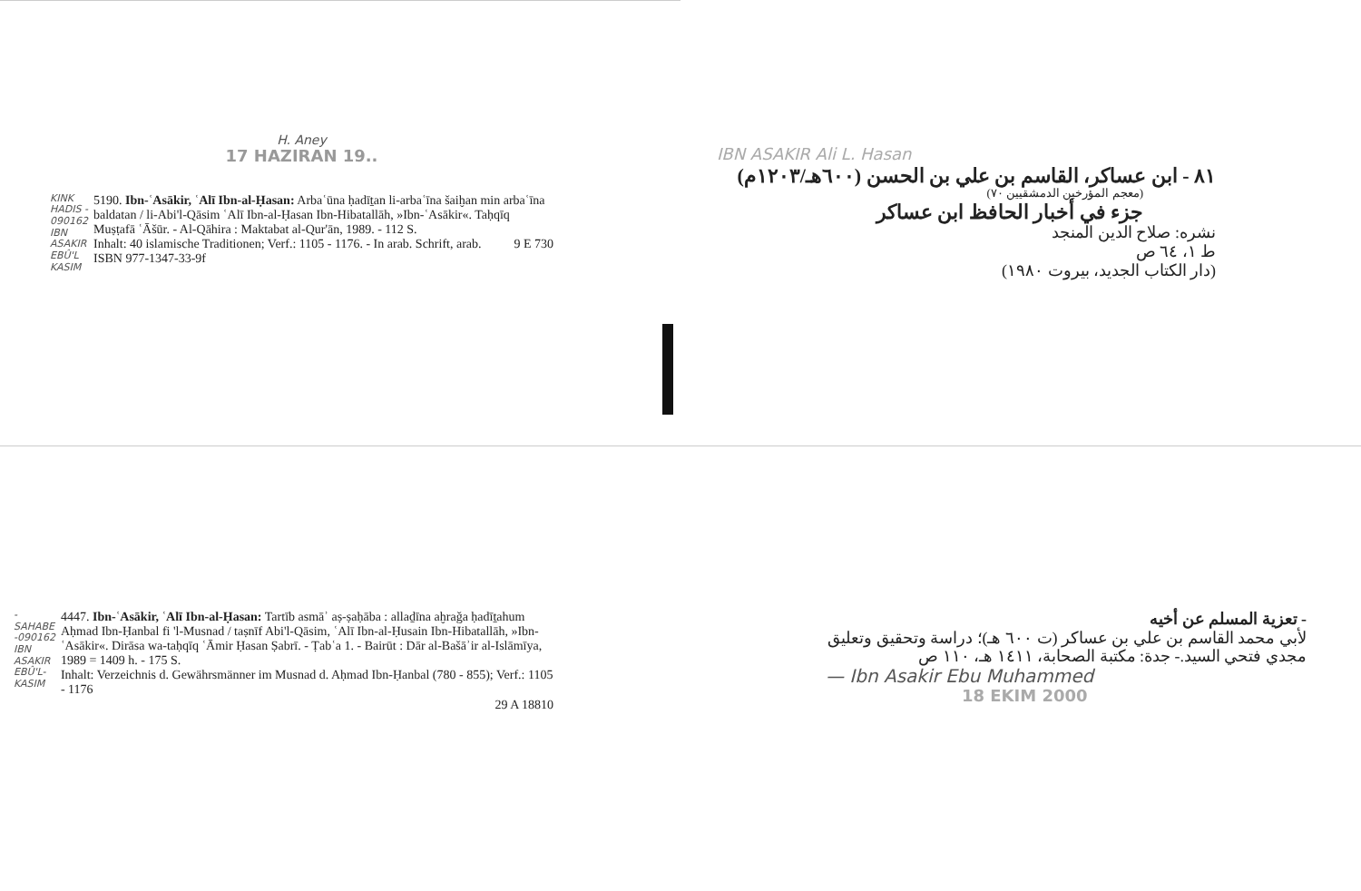H. Aney
17 HAZIRAN 19..
KINK HADIS - 090162 IBN ASAKIR EBÛ'L KASIM
5190. Ibn-ʿAsākir, ʿAlī Ibn-al-Ḥasan: Arbaʿūna ḥadīṯan li-arbaʿīna šaiḫan min arbaʿīna baldatan / li-Abi'l-Qāsim ʿAlī Ibn-al-Ḥasan Ibn-Hibatallāh, »Ibn-ʿAsākir«. Taḥqīq Muṣṭafā ʿĀšūr. - Al-Qāhira : Maktabat al-Qur'ān, 1989. - 112 S.
Inhalt: 40 islamische Traditionen; Verf.: 1105 - 1176. - In arab. Schrift, arab. 9 E 730
ISBN 977-1347-33-9f
IBN ASAKIR Ali L. Hasan
٨١ - ابن عساكر، القاسم بن علي بن الحسن (٦٠٠هـ/١٢٠٣م)
(معجم المؤرخين الدمشقيين ٧٠)
جزء في أخبار الحافظ ابن عساكر
نشره: صلاح الدين المنجد
ط ١، ٦٤ ص
(دار الكتاب الجديد، بيروت ١٩٨٠)
-SAHABE -090162 IBN ASAKIR EBÛ'L-KASIM
4447. Ibn-ʿAsākir, ʿAlī Ibn-al-Ḥasan: Tartīb asmāʾ aṣ-ṣaḥāba : allaḏīna aḫraǧa ḥadīṯahum Aḥmad Ibn-Ḥanbal fi 'l-Musnad / taṣnīf Abi'l-Qāsim, ʿAlī Ibn-al-Ḥusain Ibn-Hibatallāh, »Ibn-ʿAsākir«. Dirāsa wa-taḥqīq ʿĀmir Ḥasan Ṣabrī. - Ṭabʿa 1. - Bairūt : Dār al-Bašāʾir al-Islāmīya, 1989 = 1409 h. - 175 S.
Inhalt: Verzeichnis d. Gewährsmänner im Musnad d. Aḥmad Ibn-Ḥanbal (780 - 855); Verf.: 1105 - 1176
29 A 18810
- تعزية المسلم عن أخيه
لأبي محمد القاسم بن علي بن عساكر (ت ٦٠٠ هـ)؛ دراسة وتحقيق وتعليق مجدي فتحي السيد.- جدة: مكتبة الصحابة، ١٤١١ هـ، ١١٠ ص
— Ibn Asakir Ebu Muhammed
18 EKIM 2000